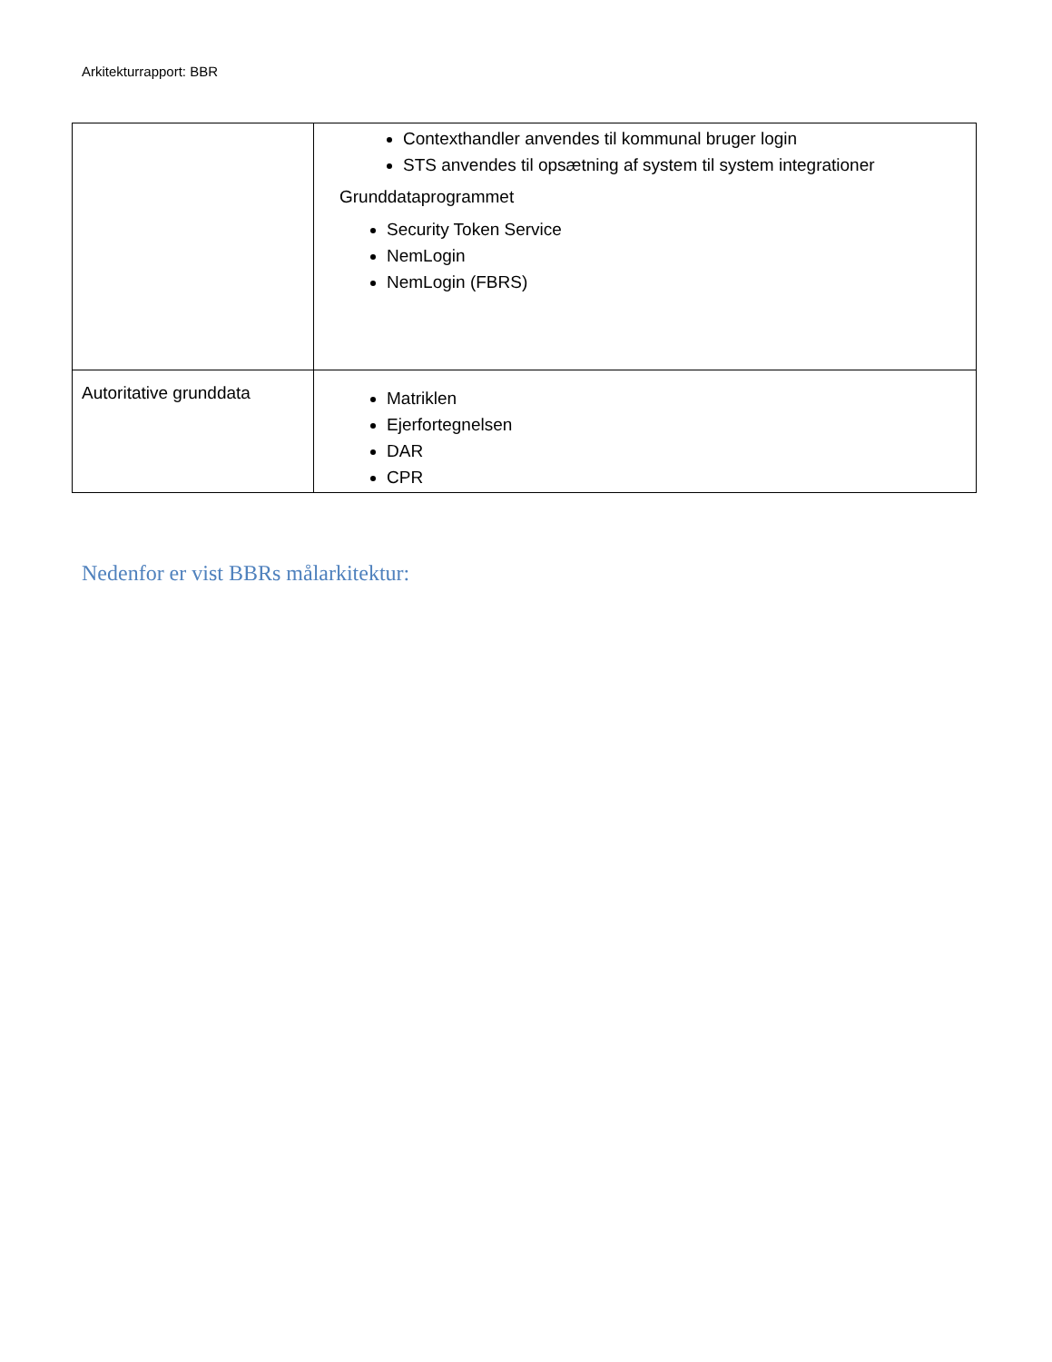Arkitekturrapport: BBR
| | Contexthandler anvendes til kommunal bruger login STS anvendes til opsætning af system til system integrationer Grunddataprogrammet Security Token Service NemLogin NemLogin (FBRS) |
| Autoritative grunddata | Matriklen Ejerfortegnelsen DAR CPR |
Nedenfor er vist BBRs målarkitektur: